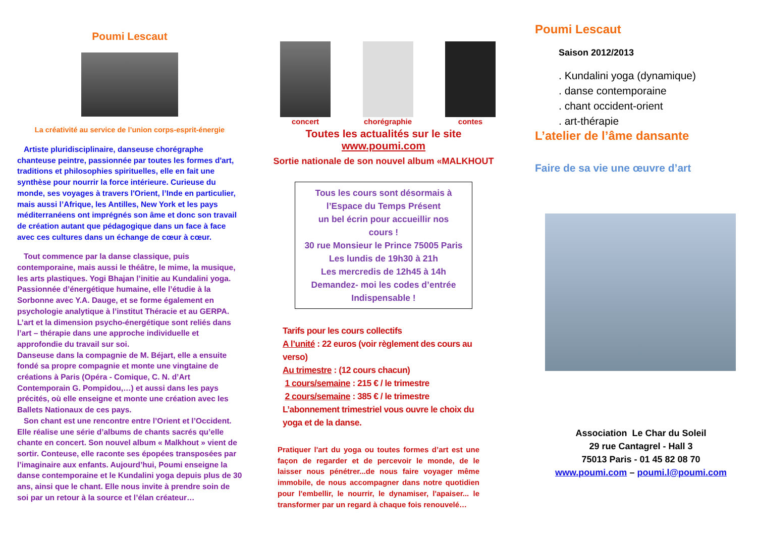Poumi Lescaut
La créativité au service de l’union corps-esprit-énergie
Artiste pluridisciplinaire, danseuse chorégraphe chanteuse peintre, passionnée par toutes les formes d'art, traditions et philosophies spirituelles, elle en fait une synthèse pour nourrir la force intérieure. Curieuse du monde, ses voyages à travers l'Orient, l’Inde en particulier, mais aussi l’Afrique, les Antilles, New York et les pays méditerranéens ont imprégnés son âme et donc son travail de création autant que pédagogique dans un face à face avec ces cultures dans un échange de cœur à cœur.
Tout commence par la danse classique, puis contemporaine, mais aussi le théâtre, le mime, la musique, les arts plastiques. Yogi Bhajan l’initie au Kundalini yoga. Passionnée d’énergétique humaine, elle l’étudie à la Sorbonne avec Y.A. Dauge, et se forme également en psychologie analytique à l’institut Théracie et au GERPA. L’art et la dimension psycho-énergétique sont reliés dans l’art – thérapie dans une approche individuelle et approfondie du travail sur soi.
Danseuse dans la compagnie de M. Béjart, elle a ensuite fondé sa propre compagnie et monte une vingtaine de créations à Paris (Opéra - Comique, C. N. d’Art Contemporain G. Pompidou,…) et aussi dans les pays précités, où elle enseigne et monte une création avec les Ballets Nationaux de ces pays.
Son chant est une rencontre entre l’Orient et l’Occident. Elle réalise une série d’albums de chants sacrés qu’elle chante en concert. Son nouvel album « Malkhout » vient de sortir. Conteuse, elle raconte ses épopées transposées par l’imaginaire aux enfants. Aujourd’hui, Poumi enseigne la danse contemporaine et le Kundalini yoga depuis plus de 30 ans, ainsi que le chant. Elle nous invite à prendre soin de soi par un retour à la source et l’élan créateur…
concert chorégraphie contes
Toutes les actualités sur le site
www.poumi.com
Sortie nationale de son nouvel album «MALKHOUT
Tous les cours sont désormais à
l’Espace du Temps Présent
un bel écrin pour accueillir nos
cours !
30 rue Monsieur le Prince 75005 Paris
Les lundis de 19h30 à 21h
Les mercredis de 12h45 à 14h
Demandez- moi les codes d’entrée
Indispensable !
Tarifs pour les cours collectifs
A l’unité : 22 euros (voir règlement des cours au verso)
Au trimestre : (12 cours chacun)
1 cours/semaine : 215 € / le trimestre
2 cours/semaine : 385 € / le trimestre
L’abonnement trimestriel vous ouvre le choix du yoga et de la danse.
Pratiquer l'art du yoga ou toutes formes d’art est une façon de regarder et de percevoir le monde, de le laisser nous pénétrer...de nous faire voyager même immobile, de nous accompagner dans notre quotidien pour l'embellir, le nourrir, le dynamiser, l'apaiser... le transformer par un regard à chaque fois renouvelé…
Poumi Lescaut
Saison 2012/2013
. Kundalini yoga (dynamique)
. danse contemporaine
. chant occident-orient
. art-thérapie
L’atelier de l’âme dansante
Faire de sa vie une œuvre d’art
Association Le Char du Soleil
29 rue Cantagrel - Hall 3
75013 Paris - 01 45 82 08 70
www.poumi.com – poumi.l@poumi.com